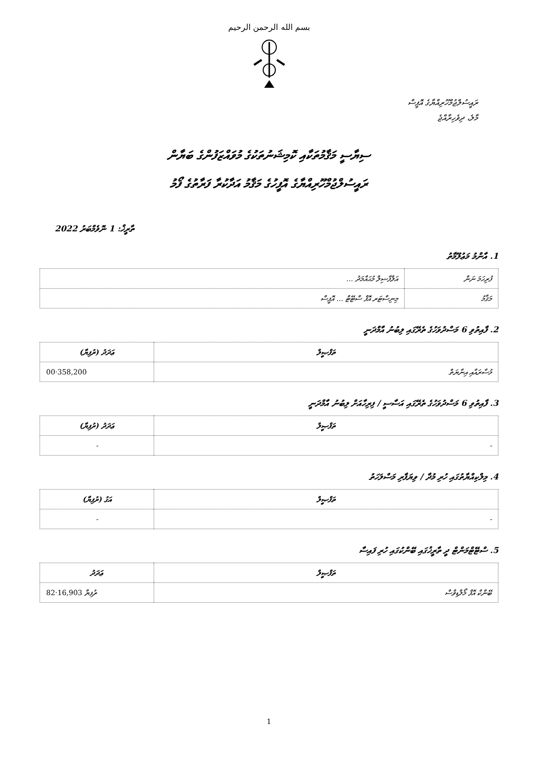بسم الله الرحمن الرحيم
ރައީސުލްޖުމްހޫރިއްޔާގެ އޮފީސް
މާލެ، ދިވެހިރާއްޖެ
ސިޔާސީ މަޤާމުތަކާއި ކޮމިޝަނުތަކުގެ މުވައްޒަފުންގެ ބަޔާން
ރައީސުލްޖުމްހޫރިއްޔާގެ އޮފީހުގެ މަޤާމު އަދާކުރާ ފަރާތުގެ ފޯމު
ތާރީޚް: 1 ނޮވެމްބަރު 2022
1. އާންމު މަޢުލޫމާތު
| ފުރިހަމަ ނަން | އަލްފާޟިލް މުޙައްމަދު ... |
| މަޤާމު | މިނިސްޓަރ އޮފް ސްޓޭޓް ... އޮފީސް |
2. ފާއިތުވި 6 މަސްދުވަހުގެ ތެރޭގައި ލިބުނު އާމްދަނީ
| ތަފްޞީލް | ޢަދަދު (ރުފިޔާ) |
| --- | --- |
| މުސާރައާއި އިނާޔަތް | 358,200·00 |
3. ފާއިތުވި 6 މަސްދުވަހުގެ ތެރޭގައި އަސާސީ / ފިރިހާއަށް ލިބުނު އާމްދަނީ
| ތަފްޞީލް | ޢަދަދު (ރުފިޔާ) |
| --- | --- |
| - | - |
4. މިލްކިއްޔާތުގައި ހުރި މުދާ / ވިޔަފާރި މަސްލަހަތު
| ތަފްޞީލް | އަގު (ރުފިޔާ) |
| --- | --- |
| - | - |
5. ސްޓޭޓްމަންޓް ދީ ތާރީޚުގައި ބޭންކުގައި ހުރި ފައިސާ
| ތަފްޞީލް | ޢަދަދު |
| --- | --- |
| ބޭންކް އޮފް މޯލްޑިވްސް | ރުފިޔާ 16,903·82 |
1